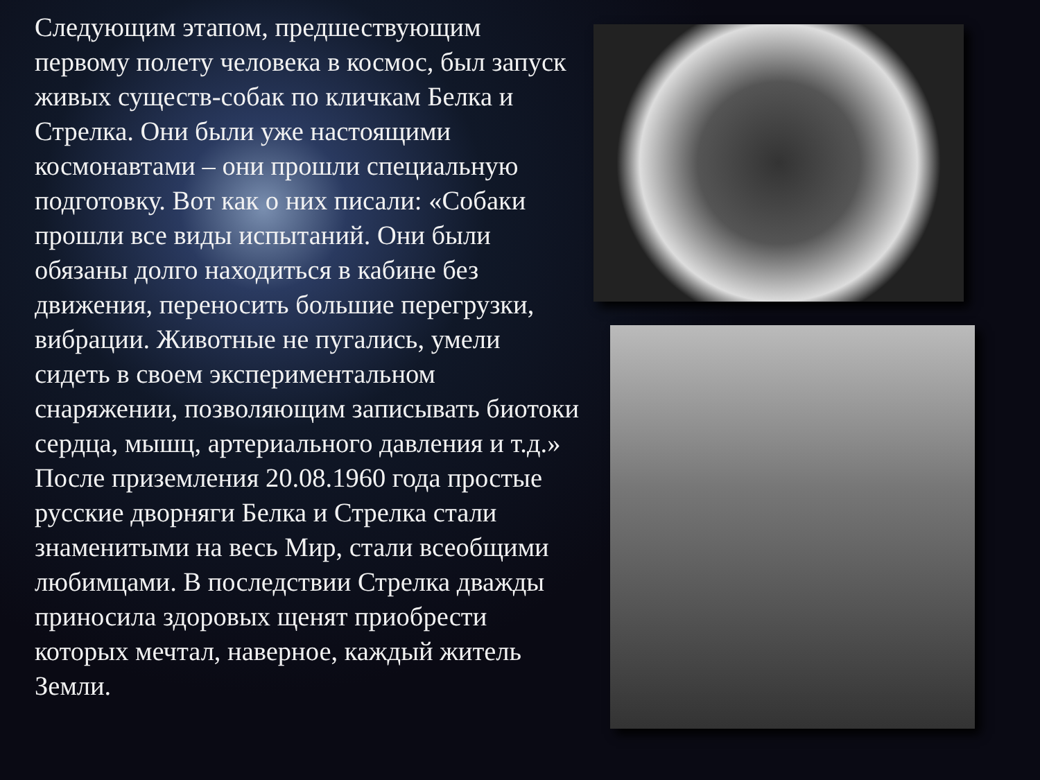Следующим этапом, предшествующим первому полету человека в космос, был запуск живых существ-собак по кличкам Белка и Стрелка. Они были уже настоящими космонавтами – они прошли специальную подготовку. Вот как о них писали: «Собаки прошли все виды испытаний. Они были обязаны долго находиться в кабине без движения, переносить большие перегрузки, вибрации. Животные не пугались, умели сидеть в своем экспериментальном снаряжении, позволяющим записывать биотоки сердца, мышц, артериального давления и т.д.» После приземления 20.08.1960 года простые русские дворняги Белка и Стрелка стали знаменитыми на весь Мир, стали всеобщими любимцами. В последствии Стрелка дважды приносила здоровых щенят приобрести которых мечтал, наверное, каждый житель Земли.